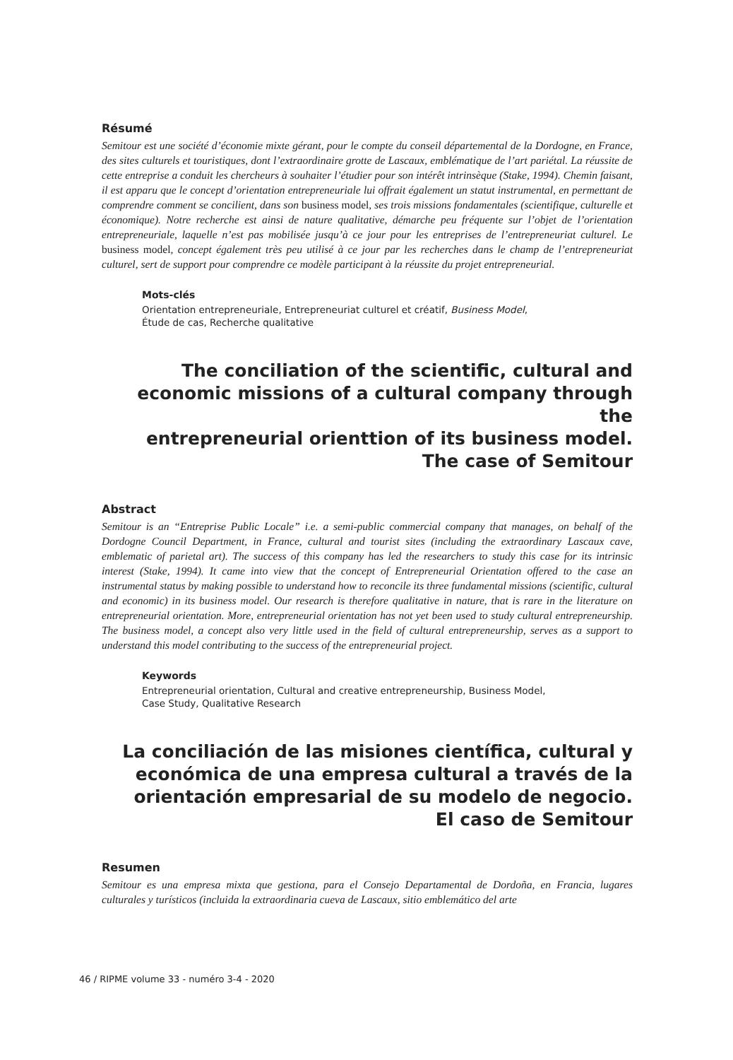Résumé
Semitour est une société d’économie mixte gérant, pour le compte du conseil départemental de la Dordogne, en France, des sites culturels et touristiques, dont l’extraordinaire grotte de Lascaux, emblématique de l’art pariétal. La réussite de cette entreprise a conduit les chercheurs à souhaiter l’étudier pour son intérêt intrinsèque (Stake, 1994). Chemin faisant, il est apparu que le concept d’orientation entrepreneuriale lui offrait également un statut instrumental, en permettant de comprendre comment se concilient, dans son business model, ses trois missions fondamentales (scientifique, culturelle et économique). Notre recherche est ainsi de nature qualitative, démarche peu fréquente sur l’objet de l’orientation entrepreneuriale, laquelle n’est pas mobilisée jusqu’à ce jour pour les entreprises de l’entrepreneuriat culturel. Le business model, concept également très peu utilisé à ce jour par les recherches dans le champ de l’entrepreneuriat culturel, sert de support pour comprendre ce modèle participant à la réussite du projet entrepreneurial.
Mots-clés
Orientation entrepreneuriale, Entrepreneuriat culturel et créatif, Business Model,
Étude de cas, Recherche qualitative
The conciliation of the scientific, cultural and
economic missions of a cultural company through the
entrepreneurial orienttion of its business model.
The case of Semitour
Abstract
Semitour is an “Entreprise Public Locale” i.e. a semi-public commercial company that manages, on behalf of the Dordogne Council Department, in France, cultural and tourist sites (including the extraordinary Lascaux cave, emblematic of parietal art). The success of this company has led the researchers to study this case for its intrinsic interest (Stake, 1994). It came into view that the concept of Entrepreneurial Orientation offered to the case an instrumental status by making possible to understand how to reconcile its three fundamental missions (scientific, cultural and economic) in its business model. Our research is therefore qualitative in nature, that is rare in the literature on entrepreneurial orientation. More, entrepreneurial orientation has not yet been used to study cultural entrepreneurship. The business model, a concept also very little used in the field of cultural entrepreneurship, serves as a support to understand this model contributing to the success of the entrepreneurial project.
Keywords
Entrepreneurial orientation, Cultural and creative entrepreneurship, Business Model,
Case Study, Qualitative Research
La conciliación de las misiones científica, cultural y
económica de una empresa cultural a través de la
orientación empresarial de su modelo de negocio.
El caso de Semitour
Resumen
Semitour es una empresa mixta que gestiona, para el Consejo Departamental de Dordoña, en Francia, lugares culturales y turísticos (incluida la extraordinaria cueva de Lascaux, sitio emblemático del arte
46 / RIPME volume 33 - numéro 3-4 - 2020